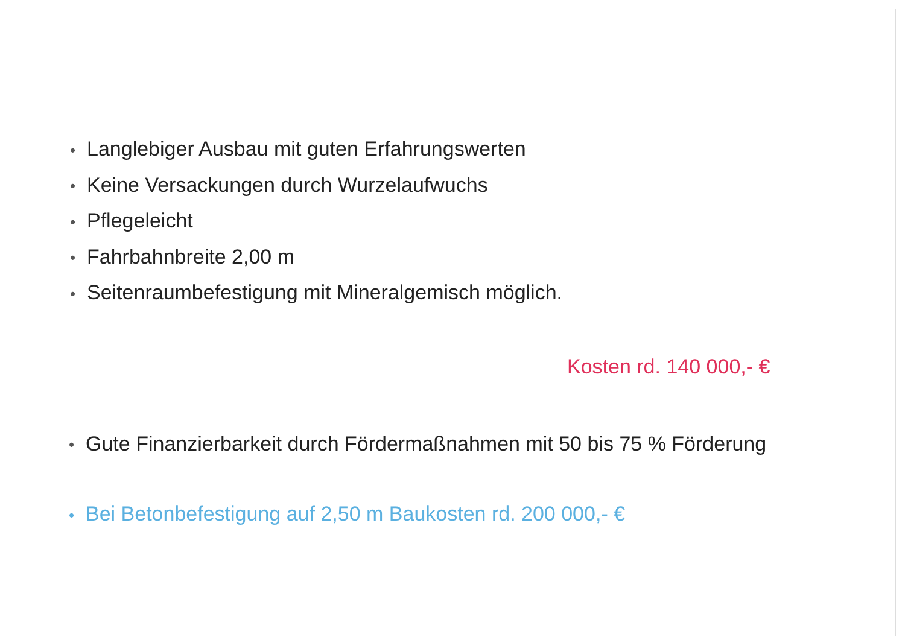• Langlebiger Ausbau mit guten Erfahrungswerten
• Keine Versackungen durch Wurzelaufwuchs
• Pflegeleicht
• Fahrbahnbreite 2,00 m
• Seitenraumbefestigung mit Mineralgemisch möglich.
Kosten rd. 140 000,- €
• Gute Finanzierbarkeit durch Fördermaßnahmen mit 50 bis 75 % Förderung
• Bei Betonbefestigung auf 2,50 m Baukosten rd. 200 000,- €